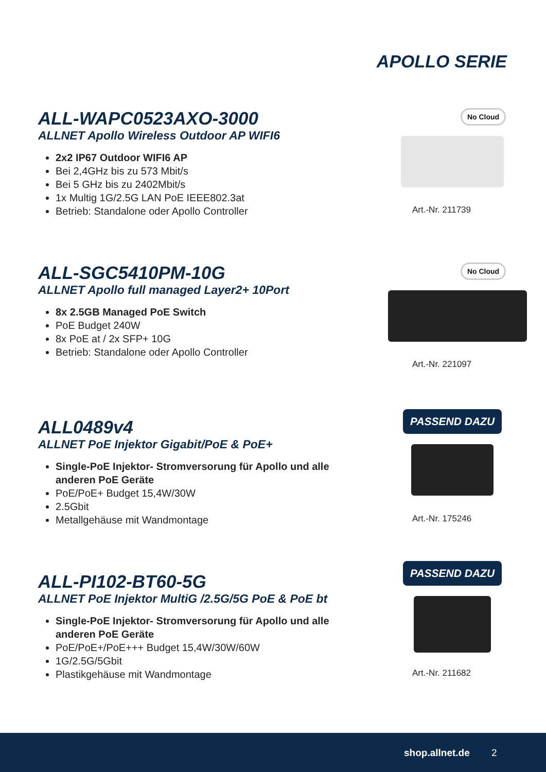APOLLO SERIE
ALL-WAPC0523AXO-3000
ALLNET Apollo Wireless Outdoor AP WIFI6
2x2 IP67 Outdoor WIFI6 AP
Bei 2,4GHz bis zu 573 Mbit/s
Bei 5 GHz bis zu 2402Mbit/s
1x Multig 1G/2.5G LAN PoE IEEE802.3at
Betrieb: Standalone oder Apollo Controller
No Cloud
Art.-Nr. 211739
ALL-SGC5410PM-10G
ALLNET Apollo full managed Layer2+ 10Port
8x 2.5GB Managed PoE Switch
PoE Budget 240W
8x PoE at / 2x SFP+ 10G
Betrieb: Standalone oder Apollo Controller
No Cloud
Art.-Nr. 221097
ALL0489v4
ALLNET PoE Injektor Gigabit/PoE & PoE+
Single-PoE Injektor- Stromversorung für Apollo und alle anderen PoE Geräte
PoE/PoE+ Budget 15,4W/30W
2.5Gbit
Metallgehäuse mit Wandmontage
PASSEND DAZU
Art.-Nr. 175246
ALL-PI102-BT60-5G
ALLNET PoE Injektor MultiG /2.5G/5G PoE & PoE bt
Single-PoE Injektor- Stromversorung für Apollo und alle anderen PoE Geräte
PoE/PoE+/PoE+++ Budget 15,4W/30W/60W
1G/2.5G/5Gbit
Plastikgehäuse mit Wandmontage
PASSEND DAZU
Art.-Nr. 211682
shop.allnet.de 2